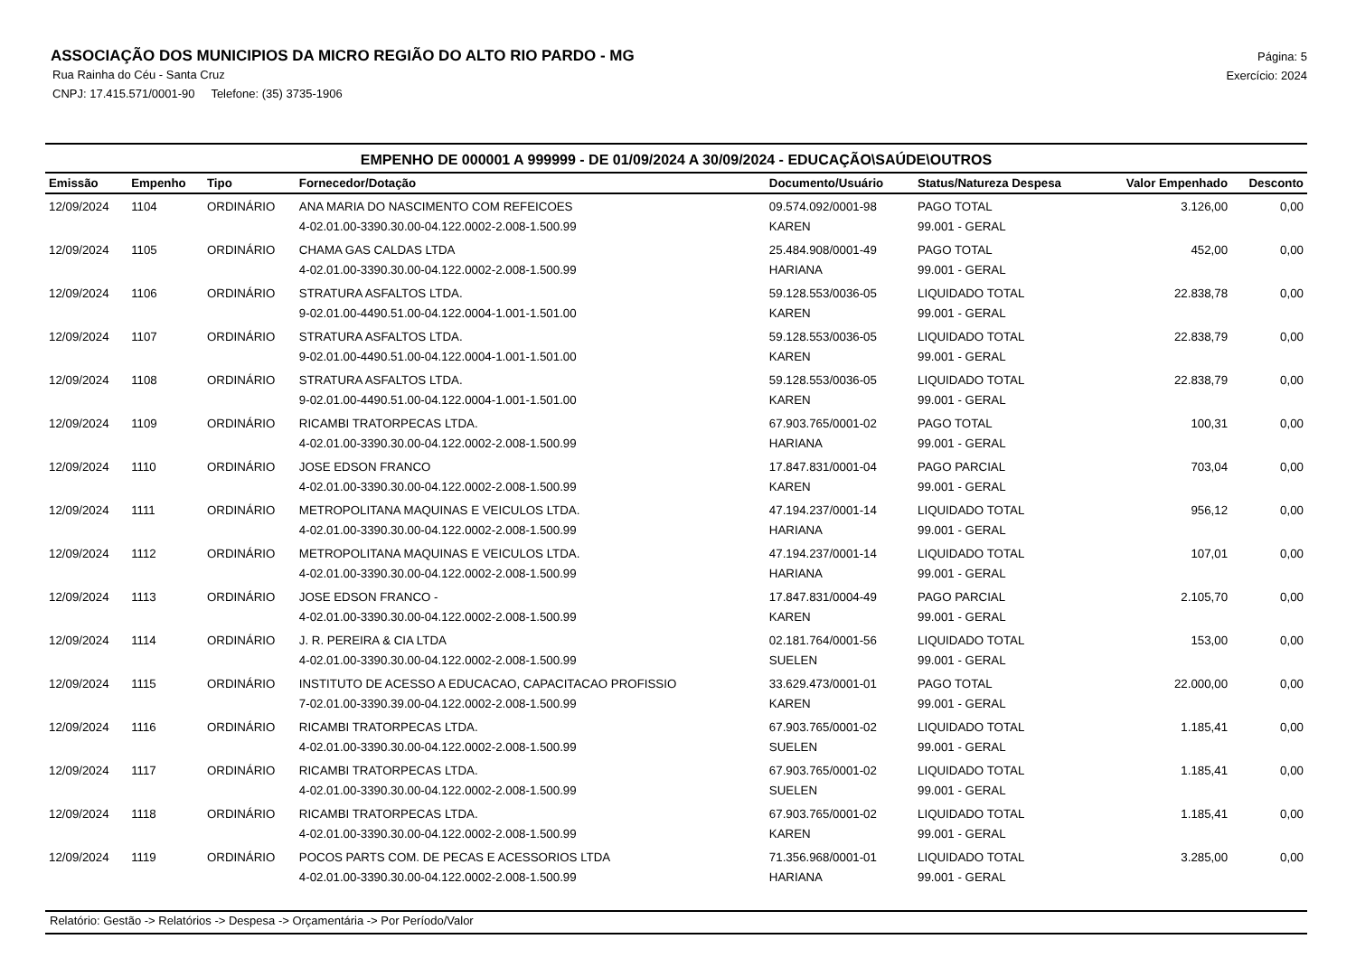ASSOCIAÇÃO DOS MUNICIPIOS DA MICRO REGIÃO DO ALTO RIO PARDO - MG
Rua Rainha do Céu - Santa Cruz
CNPJ: 17.415.571/0001-90 Telefone: (35) 3735-1906
Página: 5
Exercício: 2024
EMPENHO DE 000001 A 999999 - DE 01/09/2024 A 30/09/2024 - EDUCAÇÃO\SAÚDE\OUTROS
| Emissão | Empenho | Tipo | Fornecedor/Dotação | Documento/Usuário | Status/Natureza Despesa | Valor Empenhado | Desconto |
| --- | --- | --- | --- | --- | --- | --- | --- |
| 12/09/2024 | 1104 | ORDINÁRIO | ANA MARIA DO NASCIMENTO COM REFEICOES | 09.574.092/0001-98 | PAGO TOTAL | 3.126,00 | 0,00 |
| | | | 4-02.01.00-3390.30.00-04.122.0002-2.008-1.500.99 | KAREN | 99.001 - GERAL | | |
| 12/09/2024 | 1105 | ORDINÁRIO | CHAMA GAS CALDAS LTDA | 25.484.908/0001-49 | PAGO TOTAL | 452,00 | 0,00 |
| | | | 4-02.01.00-3390.30.00-04.122.0002-2.008-1.500.99 | HARIANA | 99.001 - GERAL | | |
| 12/09/2024 | 1106 | ORDINÁRIO | STRATURA ASFALTOS LTDA. | 59.128.553/0036-05 | LIQUIDADO TOTAL | 22.838,78 | 0,00 |
| | | | 9-02.01.00-4490.51.00-04.122.0004-1.001-1.501.00 | KAREN | 99.001 - GERAL | | |
| 12/09/2024 | 1107 | ORDINÁRIO | STRATURA ASFALTOS LTDA. | 59.128.553/0036-05 | LIQUIDADO TOTAL | 22.838,79 | 0,00 |
| | | | 9-02.01.00-4490.51.00-04.122.0004-1.001-1.501.00 | KAREN | 99.001 - GERAL | | |
| 12/09/2024 | 1108 | ORDINÁRIO | STRATURA ASFALTOS LTDA. | 59.128.553/0036-05 | LIQUIDADO TOTAL | 22.838,79 | 0,00 |
| | | | 9-02.01.00-4490.51.00-04.122.0004-1.001-1.501.00 | KAREN | 99.001 - GERAL | | |
| 12/09/2024 | 1109 | ORDINÁRIO | RICAMBI TRATORPECAS LTDA. | 67.903.765/0001-02 | PAGO TOTAL | 100,31 | 0,00 |
| | | | 4-02.01.00-3390.30.00-04.122.0002-2.008-1.500.99 | HARIANA | 99.001 - GERAL | | |
| 12/09/2024 | 1110 | ORDINÁRIO | JOSE EDSON FRANCO | 17.847.831/0001-04 | PAGO PARCIAL | 703,04 | 0,00 |
| | | | 4-02.01.00-3390.30.00-04.122.0002-2.008-1.500.99 | KAREN | 99.001 - GERAL | | |
| 12/09/2024 | 1111 | ORDINÁRIO | METROPOLITANA MAQUINAS E VEICULOS LTDA. | 47.194.237/0001-14 | LIQUIDADO TOTAL | 956,12 | 0,00 |
| | | | 4-02.01.00-3390.30.00-04.122.0002-2.008-1.500.99 | HARIANA | 99.001 - GERAL | | |
| 12/09/2024 | 1112 | ORDINÁRIO | METROPOLITANA MAQUINAS E VEICULOS LTDA. | 47.194.237/0001-14 | LIQUIDADO TOTAL | 107,01 | 0,00 |
| | | | 4-02.01.00-3390.30.00-04.122.0002-2.008-1.500.99 | HARIANA | 99.001 - GERAL | | |
| 12/09/2024 | 1113 | ORDINÁRIO | JOSE EDSON FRANCO - | 17.847.831/0004-49 | PAGO PARCIAL | 2.105,70 | 0,00 |
| | | | 4-02.01.00-3390.30.00-04.122.0002-2.008-1.500.99 | KAREN | 99.001 - GERAL | | |
| 12/09/2024 | 1114 | ORDINÁRIO | J. R. PEREIRA & CIA LTDA | 02.181.764/0001-56 | LIQUIDADO TOTAL | 153,00 | 0,00 |
| | | | 4-02.01.00-3390.30.00-04.122.0002-2.008-1.500.99 | SUELEN | 99.001 - GERAL | | |
| 12/09/2024 | 1115 | ORDINÁRIO | INSTITUTO DE ACESSO A EDUCACAO, CAPACITACAO PROFISSIO | 33.629.473/0001-01 | PAGO TOTAL | 22.000,00 | 0,00 |
| | | | 7-02.01.00-3390.39.00-04.122.0002-2.008-1.500.99 | KAREN | 99.001 - GERAL | | |
| 12/09/2024 | 1116 | ORDINÁRIO | RICAMBI TRATORPECAS LTDA. | 67.903.765/0001-02 | LIQUIDADO TOTAL | 1.185,41 | 0,00 |
| | | | 4-02.01.00-3390.30.00-04.122.0002-2.008-1.500.99 | SUELEN | 99.001 - GERAL | | |
| 12/09/2024 | 1117 | ORDINÁRIO | RICAMBI TRATORPECAS LTDA. | 67.903.765/0001-02 | LIQUIDADO TOTAL | 1.185,41 | 0,00 |
| | | | 4-02.01.00-3390.30.00-04.122.0002-2.008-1.500.99 | SUELEN | 99.001 - GERAL | | |
| 12/09/2024 | 1118 | ORDINÁRIO | RICAMBI TRATORPECAS LTDA. | 67.903.765/0001-02 | LIQUIDADO TOTAL | 1.185,41 | 0,00 |
| | | | 4-02.01.00-3390.30.00-04.122.0002-2.008-1.500.99 | KAREN | 99.001 - GERAL | | |
| 12/09/2024 | 1119 | ORDINÁRIO | POCOS PARTS COM. DE PECAS E ACESSORIOS LTDA | 71.356.968/0001-01 | LIQUIDADO TOTAL | 3.285,00 | 0,00 |
| | | | 4-02.01.00-3390.30.00-04.122.0002-2.008-1.500.99 | HARIANA | 99.001 - GERAL | | |
Relatório: Gestão -> Relatórios -> Despesa -> Orçamentária -> Por Período/Valor